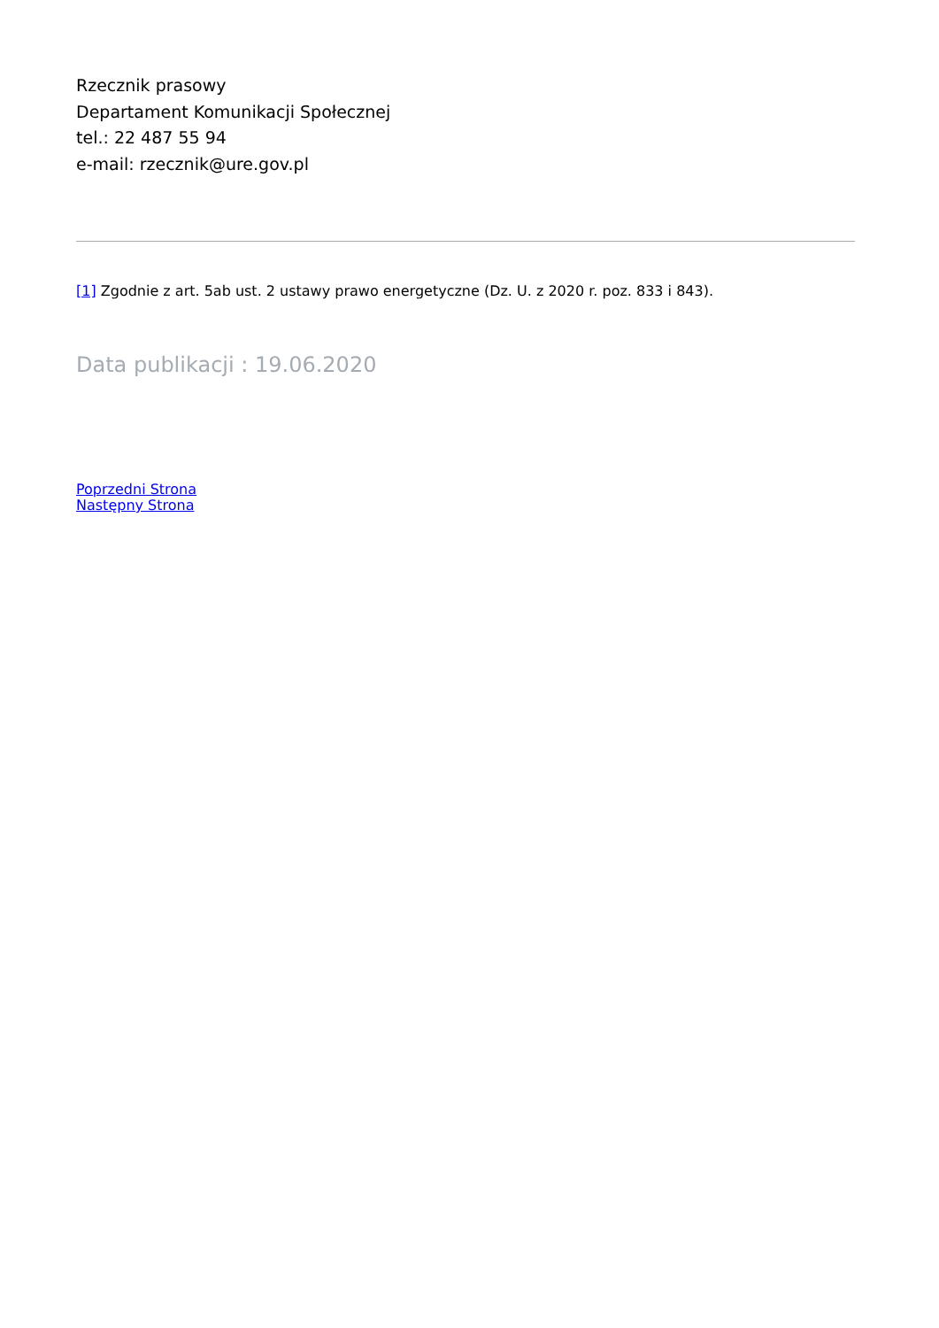Rzecznik prasowy
Departament Komunikacji Społecznej
tel.: 22 487 55 94
e-mail: rzecznik@ure.gov.pl
[1] Zgodnie z art. 5ab ust. 2 ustawy prawo energetyczne (Dz. U. z 2020 r. poz. 833 i 843).
Data publikacji : 19.06.2020
Poprzedni Strona
Następny Strona